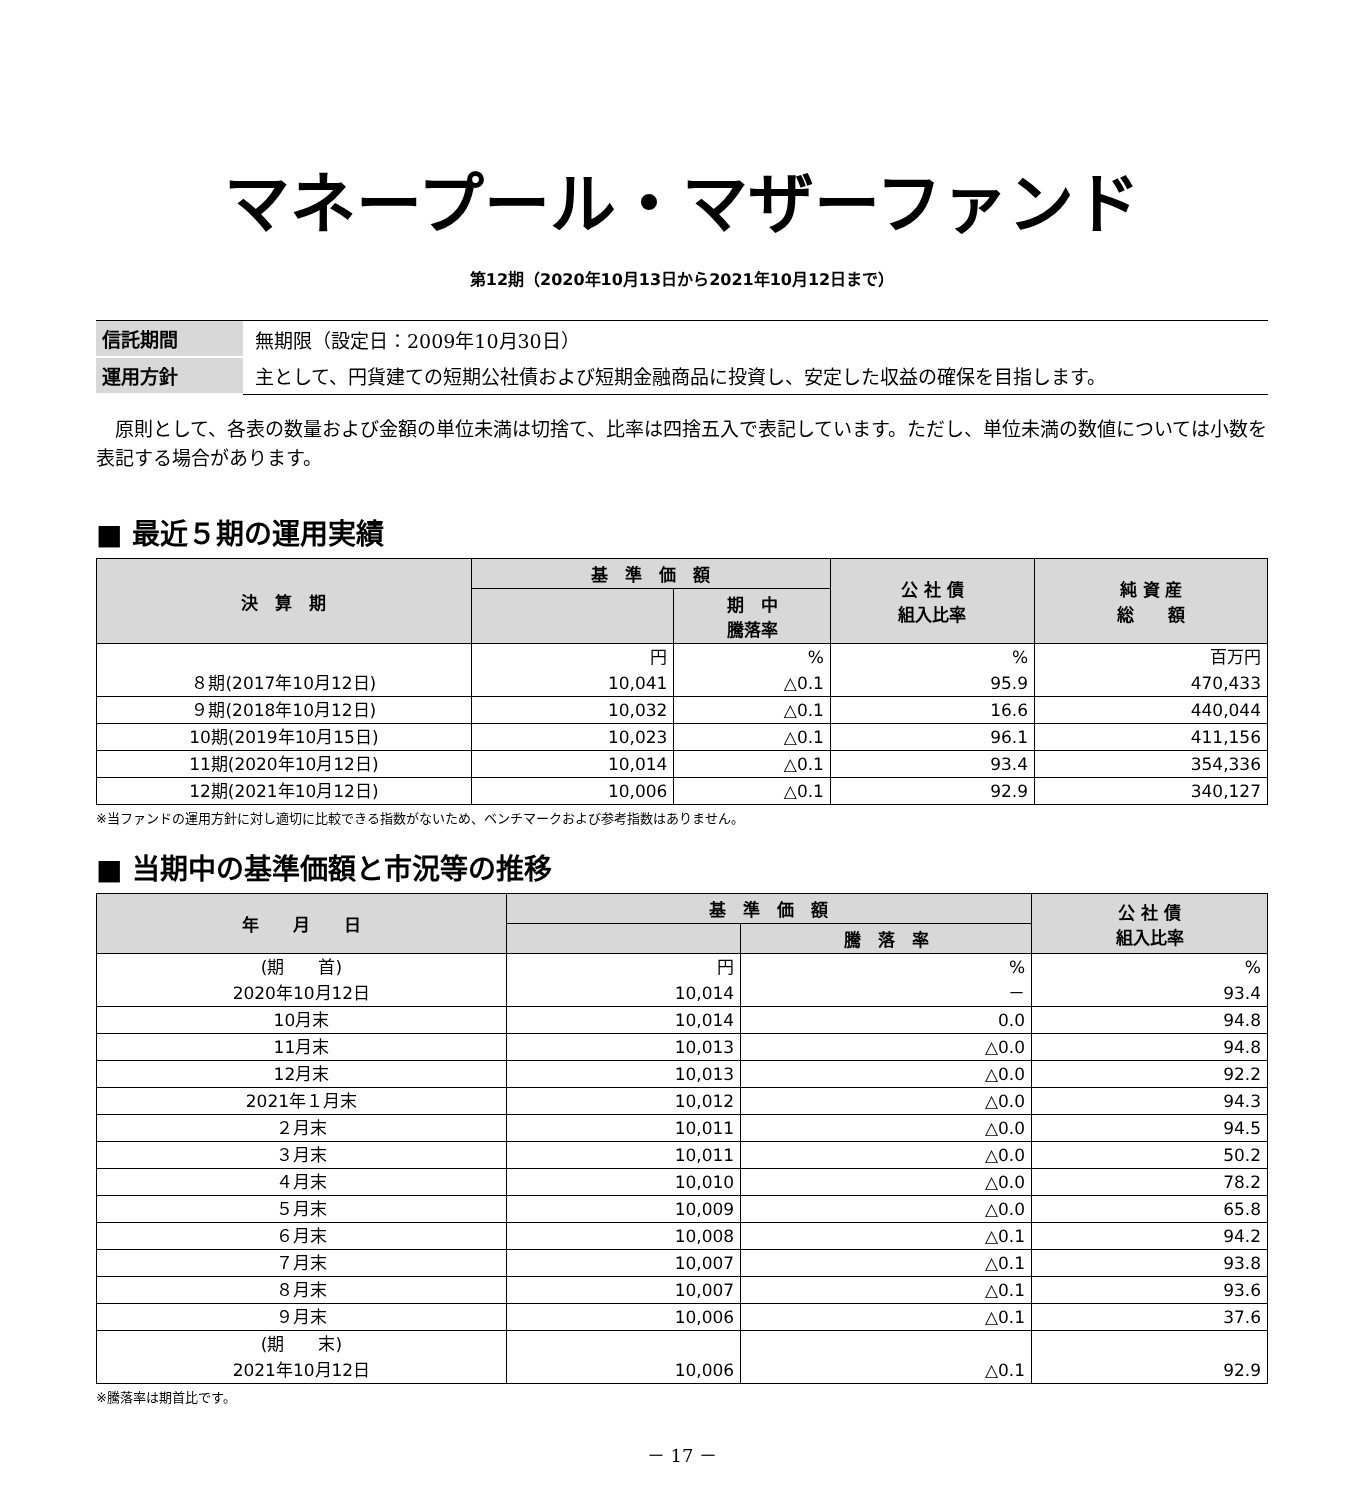マネープール・マザーファンド
第12期（2020年10月13日から2021年10月12日まで）
| 信託期間 | 無期限（設定日：2009年10月30日） |
| 運用方針 | 主として、円貨建ての短期公社債および短期金融商品に投資し、安定した収益の確保を目指します。 |
原則として、各表の数量および金額の単位未満は切捨て、比率は四捨五入で表記しています。ただし、単位未満の数値については小数を表記する場合があります。
■ 最近５期の運用実績
| 決 算 期 | 基 準 価 額 | | 公 社 債 組入比率 | 純 資 産 総 額 |
| --- | --- | --- | --- | --- |
| | | 期 中 騰落率 | | |
| ８期(2017年10月12日) | 円 10,041 | % △0.1 | % 95.9 | 百万円 470,433 |
| ９期(2018年10月12日) | 10,032 | △0.1 | 16.6 | 440,044 |
| 10期(2019年10月15日) | 10,023 | △0.1 | 96.1 | 411,156 |
| 11期(2020年10月12日) | 10,014 | △0.1 | 93.4 | 354,336 |
| 12期(2021年10月12日) | 10,006 | △0.1 | 92.9 | 340,127 |
※当ファンドの運用方針に対し適切に比較できる指数がないため、ベンチマークおよび参考指数はありません。
■ 当期中の基準価額と市況等の推移
| 年 月 日 | 基 準 価 額 | | 公 社 債 組入比率 |
| --- | --- | --- | --- |
| | | 騰 落 率 | |
| (期 首) 2020年10月12日 | 円 10,014 | % － | % 93.4 |
| 10月末 | 10,014 | 0.0 | 94.8 |
| 11月末 | 10,013 | △0.0 | 94.8 |
| 12月末 | 10,013 | △0.0 | 92.2 |
| 2021年１月末 | 10,012 | △0.0 | 94.3 |
| ２月末 | 10,011 | △0.0 | 94.5 |
| ３月末 | 10,011 | △0.0 | 50.2 |
| ４月末 | 10,010 | △0.0 | 78.2 |
| ５月末 | 10,009 | △0.0 | 65.8 |
| ６月末 | 10,008 | △0.1 | 94.2 |
| ７月末 | 10,007 | △0.1 | 93.8 |
| ８月末 | 10,007 | △0.1 | 93.6 |
| ９月末 | 10,006 | △0.1 | 37.6 |
| (期 末) 2021年10月12日 | 10,006 | △0.1 | 92.9 |
※騰落率は期首比です。
－ 17 －